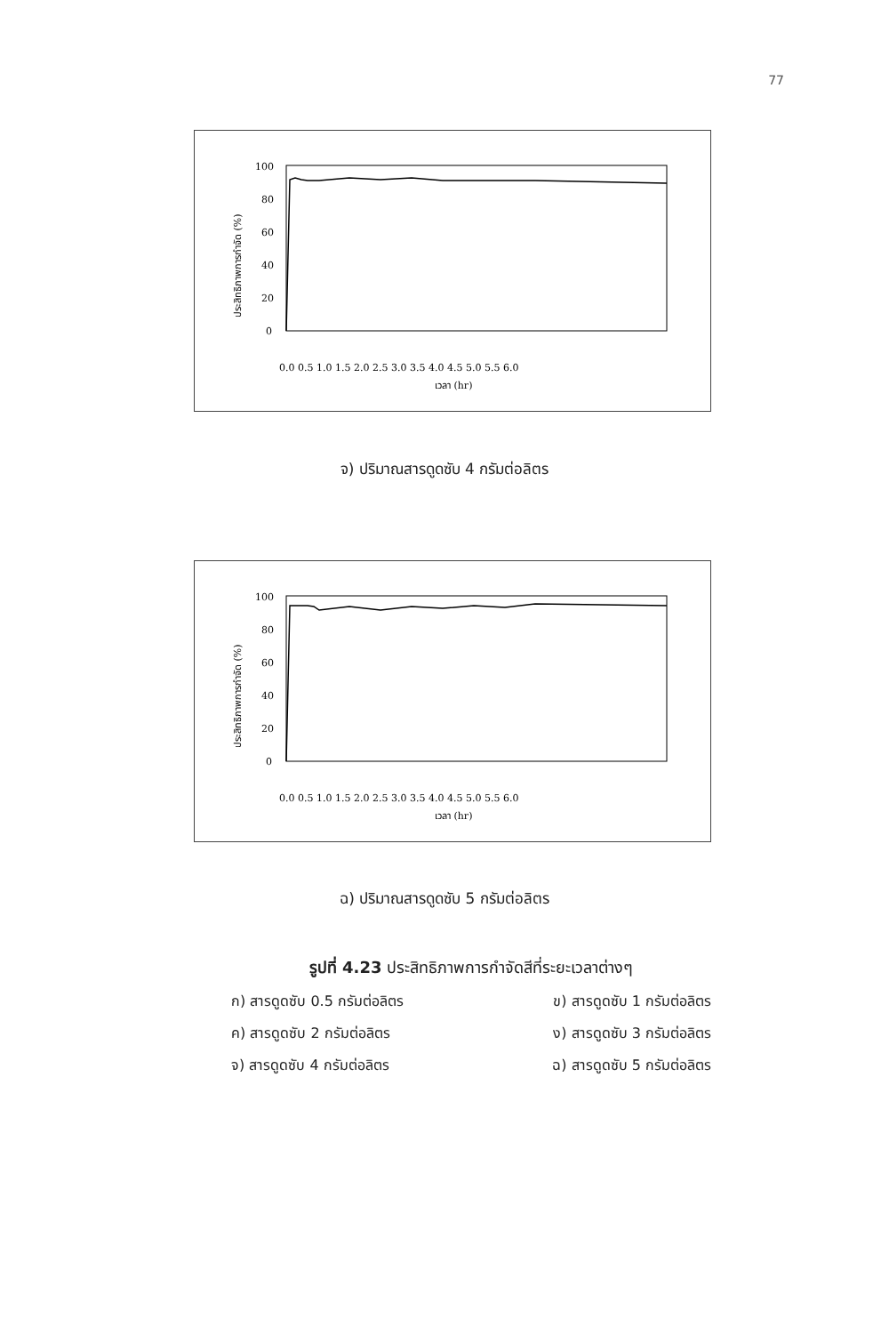77
100
80
60
40
20
0
0.0 0.5 1.0 1.5 2.0 2.5 3.0 3.5 4.0 4.5 5.0 5.5 6.0
เวลา (hr)
ประสิทธิภาพการกำจัด (%)
จ) ปริมาณสารดูดซับ 4 กรัมต่อลิตร
100
80
60
40
20
0
0.0 0.5 1.0 1.5 2.0 2.5 3.0 3.5 4.0 4.5 5.0 5.5 6.0
เวลา (hr)
ประสิทธิภาพการกำจัด (%)
ฉ) ปริมาณสารดูดซับ 5 กรัมต่อลิตร
รูปที่ 4.23 ประสิทธิภาพการกำจัดสีที่ระยะเวลาต่างๆ
ก) สารดูดซับ 0.5 กรัมต่อลิตร ข) สารดูดซับ 1 กรัมต่อลิตร
ค) สารดูดซับ 2 กรัมต่อลิตร ง) สารดูดซับ 3 กรัมต่อลิตร
จ) สารดูดซับ 4 กรัมต่อลิตร ฉ) สารดูดซับ 5 กรัมต่อลิตร